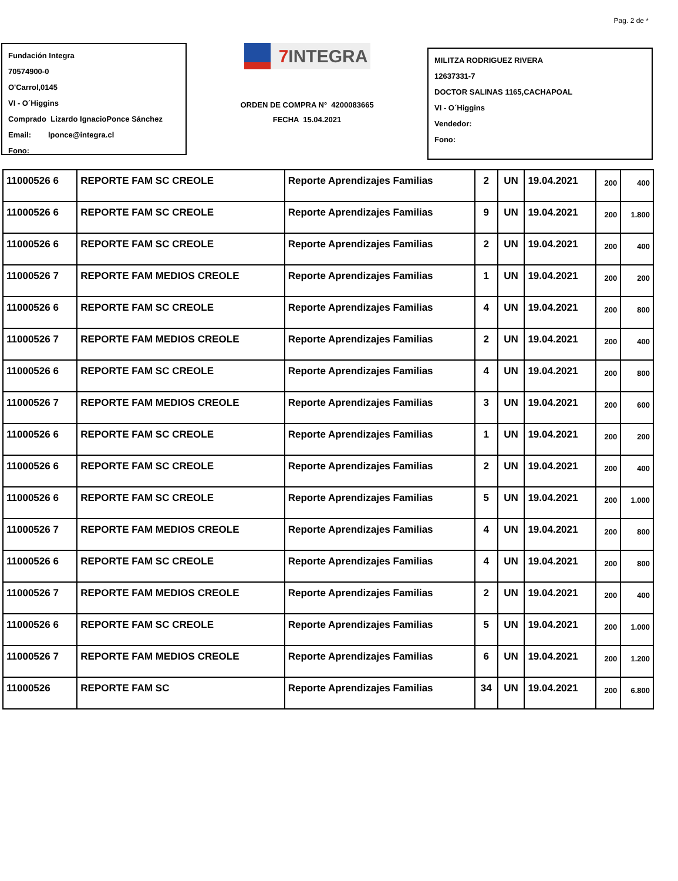Pag. 2 de *
Fundación Integra
70574900-0
O'Carrol,0145
VI - O´Higgins
Comprado Lizardo IgnacioPonce Sánchez
Email: lponce@integra.cl
Fono:
7 INTEGRA
ORDEN DE COMPRA N° 4200083665
FECHA 15.04.2021
MILITZA RODRIGUEZ RIVERA
12637331-7
DOCTOR SALINAS 1165,CACHAPOAL
VI - O´Higgins
Vendedor:
Fono:
| 11000526 6 | REPORTE FAM SC CREOLE | Reporte Aprendizajes Familias | 2 | UN | 19.04.2021 | 200 | 400 |
| 11000526 6 | REPORTE FAM SC CREOLE | Reporte Aprendizajes Familias | 9 | UN | 19.04.2021 | 200 | 1.800 |
| 11000526 6 | REPORTE FAM SC CREOLE | Reporte Aprendizajes Familias | 2 | UN | 19.04.2021 | 200 | 400 |
| 11000526 7 | REPORTE FAM MEDIOS CREOLE | Reporte Aprendizajes Familias | 1 | UN | 19.04.2021 | 200 | 200 |
| 11000526 6 | REPORTE FAM SC CREOLE | Reporte Aprendizajes Familias | 4 | UN | 19.04.2021 | 200 | 800 |
| 11000526 7 | REPORTE FAM MEDIOS CREOLE | Reporte Aprendizajes Familias | 2 | UN | 19.04.2021 | 200 | 400 |
| 11000526 6 | REPORTE FAM SC CREOLE | Reporte Aprendizajes Familias | 4 | UN | 19.04.2021 | 200 | 800 |
| 11000526 7 | REPORTE FAM MEDIOS CREOLE | Reporte Aprendizajes Familias | 3 | UN | 19.04.2021 | 200 | 600 |
| 11000526 6 | REPORTE FAM SC CREOLE | Reporte Aprendizajes Familias | 1 | UN | 19.04.2021 | 200 | 200 |
| 11000526 6 | REPORTE FAM SC CREOLE | Reporte Aprendizajes Familias | 2 | UN | 19.04.2021 | 200 | 400 |
| 11000526 6 | REPORTE FAM SC CREOLE | Reporte Aprendizajes Familias | 5 | UN | 19.04.2021 | 200 | 1.000 |
| 11000526 7 | REPORTE FAM MEDIOS CREOLE | Reporte Aprendizajes Familias | 4 | UN | 19.04.2021 | 200 | 800 |
| 11000526 6 | REPORTE FAM SC CREOLE | Reporte Aprendizajes Familias | 4 | UN | 19.04.2021 | 200 | 800 |
| 11000526 7 | REPORTE FAM MEDIOS CREOLE | Reporte Aprendizajes Familias | 2 | UN | 19.04.2021 | 200 | 400 |
| 11000526 6 | REPORTE FAM SC CREOLE | Reporte Aprendizajes Familias | 5 | UN | 19.04.2021 | 200 | 1.000 |
| 11000526 7 | REPORTE FAM MEDIOS CREOLE | Reporte Aprendizajes Familias | 6 | UN | 19.04.2021 | 200 | 1.200 |
| 11000526 | REPORTE FAM SC | Reporte Aprendizajes Familias | 34 | UN | 19.04.2021 | 200 | 6.800 |